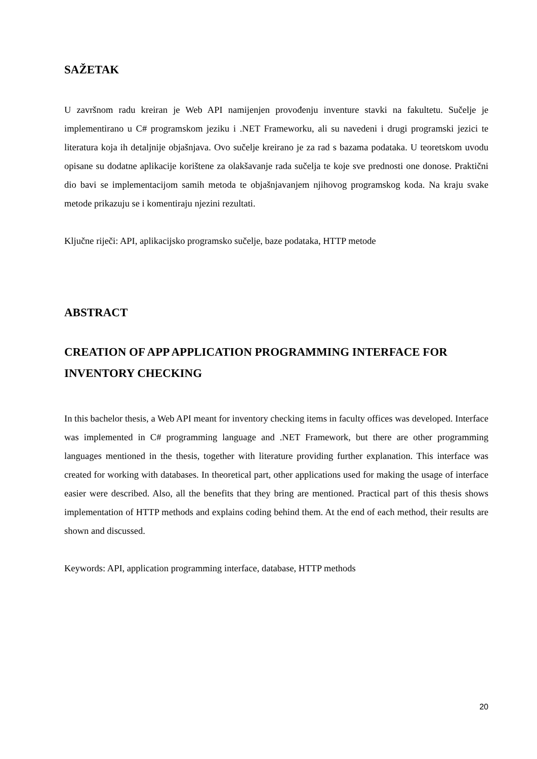SAŽETAK
U završnom radu kreiran je Web API namijenjen provođenju inventure stavki na fakultetu. Sučelje je implementirano u C# programskom jeziku i .NET Frameworku, ali su navedeni i drugi programski jezici te literatura koja ih detaljnije objašnjava. Ovo sučelje kreirano je za rad s bazama podataka. U teoretskom uvodu opisane su dodatne aplikacije korištene za olakšavanje rada sučelja te koje sve prednosti one donose. Praktični dio bavi se implementacijom samih metoda te objašnjavanjem njihovog programskog koda. Na kraju svake metode prikazuju se i komentiraju njezini rezultati.
Ključne riječi: API, aplikacijsko programsko sučelje, baze podataka, HTTP metode
ABSTRACT
CREATION OF APP APPLICATION PROGRAMMING INTERFACE FOR INVENTORY CHECKING
In this bachelor thesis, a Web API meant for inventory checking items in faculty offices was developed. Interface was implemented in C# programming language and .NET Framework, but there are other programming languages mentioned in the thesis, together with literature providing further explanation. This interface was created for working with databases. In theoretical part, other applications used for making the usage of interface easier were described. Also, all the benefits that they bring are mentioned. Practical part of this thesis shows implementation of HTTP methods and explains coding behind them. At the end of each method, their results are shown and discussed.
Keywords: API, application programming interface, database, HTTP methods
20